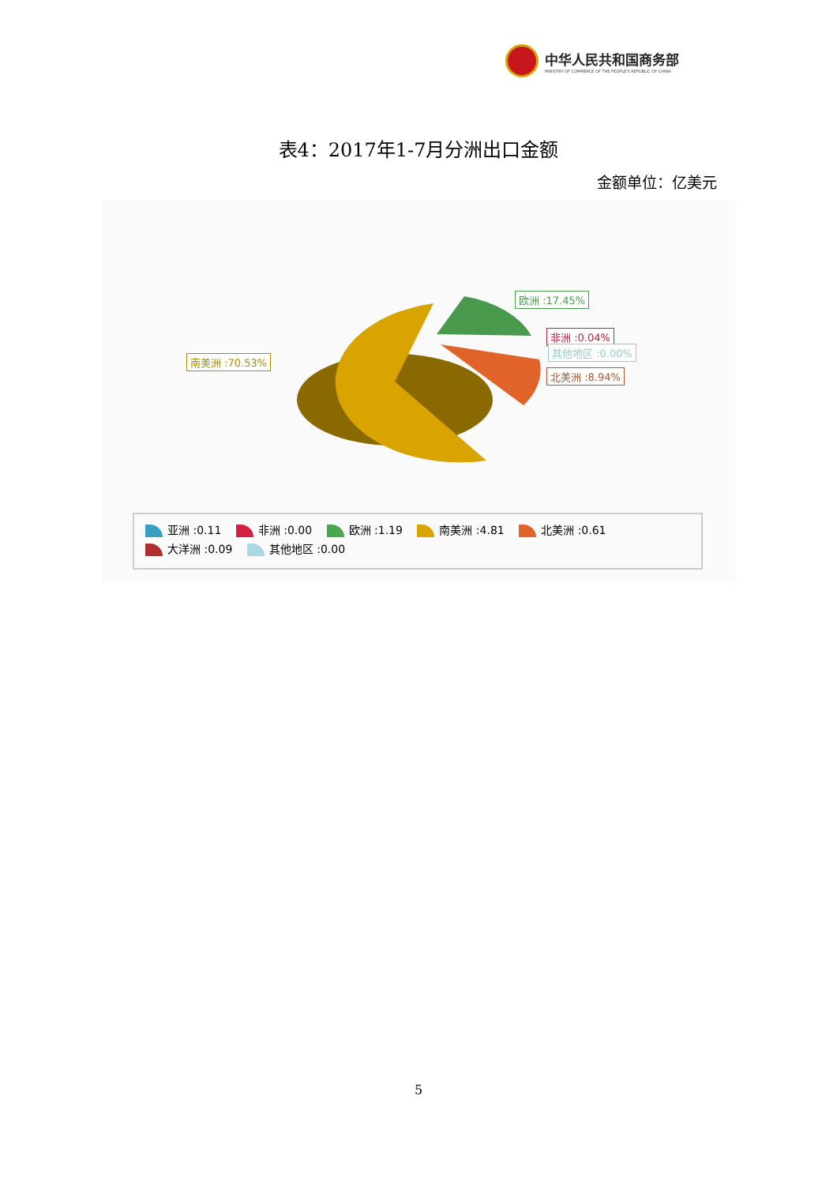中华人民共和国商务部
MINISTRY OF COMMERCE OF THE PEOPLE'S REPUBLIC OF CHINA
表4：2017年1-7月分洲出口金额
金额单位：亿美元
欧洲 :17.45%
非洲 :0.04%
其他地区 :0.00%
北美洲 :8.94%
南美洲 :70.53%
亚洲 :0.11 非洲 :0.00 欧洲 :1.19 南美洲 :4.81 北美洲 :0.61 大洋洲 :0.09 其他地区 :0.00
5